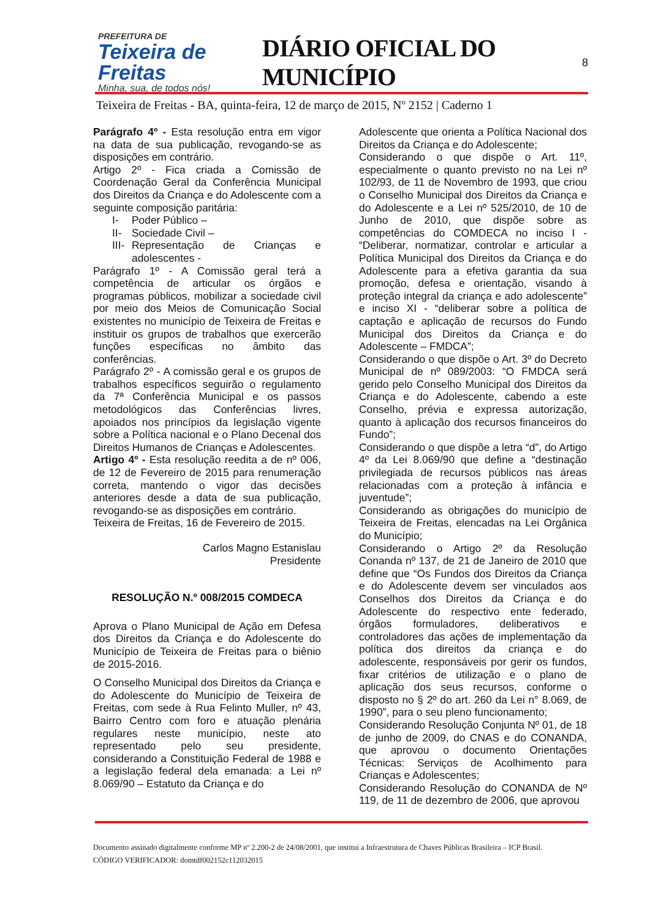PREFEITURA DE
Teixeira de Freitas
Minha, sua, de todos nós!
DIÁRIO OFICIAL DO MUNICÍPIO
8
Teixeira de Freitas - BA, quinta-feira, 12 de março de 2015, Nº 2152 | Caderno 1
Parágrafo 4º - Esta resolução entra em vigor na data de sua publicação, revogando-se as disposições em contrário.
Artigo 2º - Fica criada a Comissão de Coordenação Geral da Conferência Municipal dos Direitos da Criança e do Adolescente com a seguinte composição paritária:
I- Poder Público –
II- Sociedade Civil –
III- Representação de Crianças e adolescentes -
Parágrafo 1º - A Comissão geral terá a competência de articular os órgãos e programas públicos, mobilizar a sociedade civil por meio dos Meios de Comunicação Social existentes no município de Teixeira de Freitas e instituir os grupos de trabalhos que exercerão funções específicas no âmbito das conferências.
Parágrafo 2º - A comissão geral e os grupos de trabalhos específicos seguirão o regulamento da 7ª Conferência Municipal e os passos metodológicos das Conferências livres, apoiados nos princípios da legislação vigente sobre a Política nacional e o Plano Decenal dos Direitos Humanos de Crianças e Adolescentes.
Artigo 4º - Esta resolução reedita a de nº 006, de 12 de Fevereiro de 2015 para renumeração correta, mantendo o vigor das decisões anteriores desde a data de sua publicação, revogando-se as disposições em contrário.
Teixeira de Freitas, 16 de Fevereiro de 2015.
Carlos Magno Estanislau
Presidente
RESOLUÇÃO N.º 008/2015 COMDECA
Aprova o Plano Municipal de Ação em Defesa dos Direitos da Criança e do Adolescente do Município de Teixeira de Freitas para o biênio de 2015-2016.
O Conselho Municipal dos Direitos da Criança e do Adolescente do Município de Teixeira de Freitas, com sede à Rua Felinto Muller, nº 43, Bairro Centro com foro e atuação plenária regulares neste município, neste ato representado pelo seu presidente, considerando a Constituição Federal de 1988 e a legislação federal dela emanada: a Lei nº 8.069/90 – Estatuto da Criança e do
Adolescente que orienta a Política Nacional dos Direitos da Criança e do Adolescente;
Considerando o que dispõe o Art. 11º, especialmente o quanto previsto no na Lei nº 102/93, de 11 de Novembro de 1993, que criou o Conselho Municipal dos Direitos da Criança e do Adolescente e a Lei nº 525/2010, de 10 de Junho de 2010, que dispõe sobre as competências do COMDECA no inciso I - “Deliberar, normatizar, controlar e articular a Política Municipal dos Direitos da Criança e do Adolescente para a efetiva garantia da sua promoção, defesa e orientação, visando à proteção integral da criança e ado adolescente” e inciso XI - “deliberar sobre a política de captação e aplicação de recursos do Fundo Municipal dos Direitos da Criança e do Adolescente – FMDCA”;
Considerando o que dispõe o Art. 3º do Decreto Municipal de nº 089/2003: “O FMDCA será gerido pelo Conselho Municipal dos Direitos da Criança e do Adolescente, cabendo a este Conselho, prévia e expressa autorização, quanto à aplicação dos recursos financeiros do Fundo”;
Considerando o que dispõe a letra “d”, do Artigo 4º da Lei 8.069/90 que define a “destinação privilegiada de recursos públicos nas áreas relacionadas com a proteção à infância e juventude”;
Considerando as obrigações do município de Teixeira de Freitas, elencadas na Lei Orgânica do Município;
Considerando o Artigo 2º da Resolução Conanda nº 137, de 21 de Janeiro de 2010 que define que “Os Fundos dos Direitos da Criança e do Adolescente devem ser vinculados aos Conselhos dos Direitos da Criança e do Adolescente do respectivo ente federado, órgãos formuladores, deliberativos e controladores das ações de implementação da política dos direitos da criança e do adolescente, responsáveis por gerir os fundos, fixar critérios de utilização e o plano de aplicação dos seus recursos, conforme o disposto no § 2º do art. 260 da Lei n° 8.069, de 1990”, para o seu pleno funcionamento;
Considerando Resolução Conjunta Nº 01, de 18 de junho de 2009, do CNAS e do CONANDA, que aprovou o documento Orientações Técnicas: Serviços de Acolhimento para Crianças e Adolescentes;
Considerando Resolução do CONANDA de Nº 119, de 11 de dezembro de 2006, que aprovou
Documento assinado digitalmente conforme MP nº 2.200-2 de 24/08/2001, que institui a Infraestrutura de Chaves Públicas Brasileira – ICP Brasil.
CÓDIGO VERIFICADOR: domtdf002152c112032015